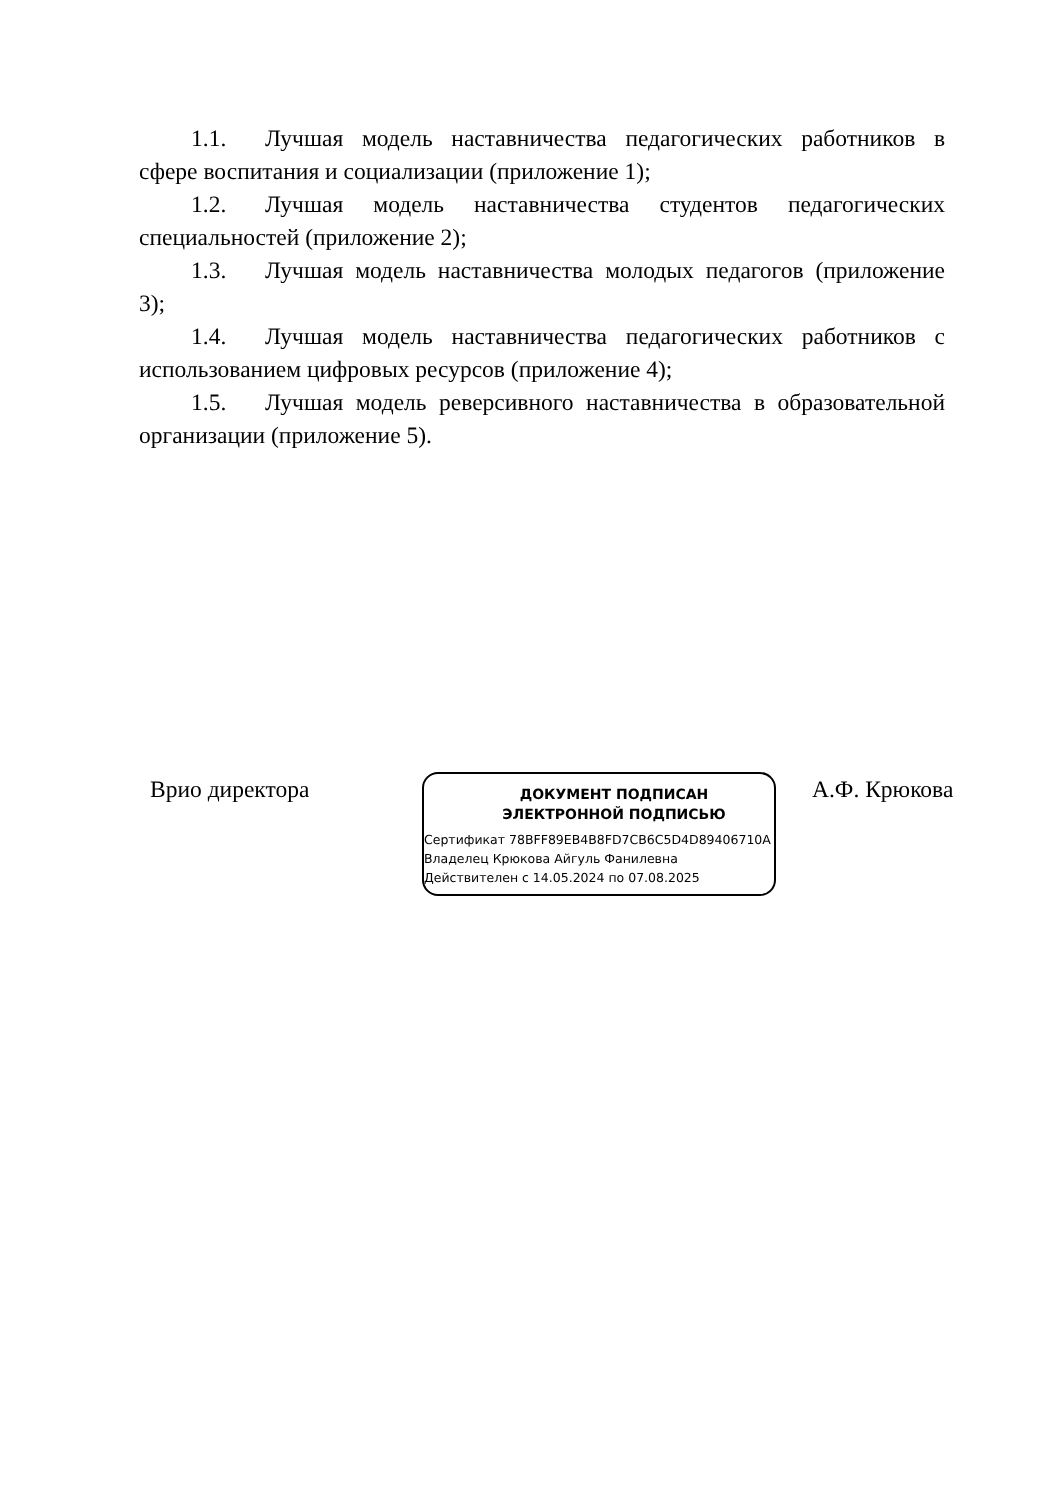1.1. Лучшая модель наставничества педагогических работников в сфере воспитания и социализации (приложение 1);
1.2. Лучшая модель наставничества студентов педагогических специальностей (приложение 2);
1.3. Лучшая модель наставничества молодых педагогов (приложение 3);
1.4. Лучшая модель наставничества педагогических работников с использованием цифровых ресурсов (приложение 4);
1.5. Лучшая модель реверсивного наставничества в образовательной организации (приложение 5).
Врио директора
ДОКУМЕНТ ПОДПИСАН
ЭЛЕКТРОННОЙ ПОДПИСЬЮ
Сертификат 78BFF89EB4B8FD7CB6C5D4D89406710A
Владелец Крюкова Айгуль Фанилевна
Действителен с 14.05.2024 по 07.08.2025
А.Ф. Крюкова